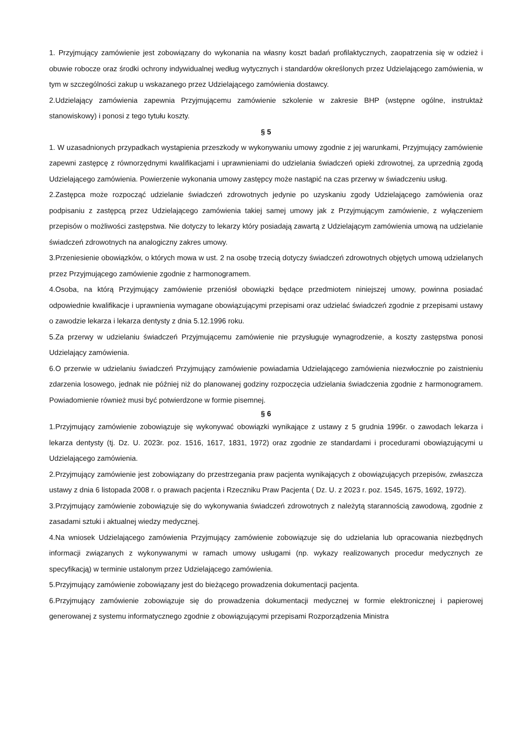1. Przyjmujący zamówienie jest zobowiązany do wykonania na własny koszt badań profilaktycznych, zaopatrzenia się w odzież i obuwie robocze oraz środki ochrony indywidualnej według wytycznych i standardów określonych przez Udzielającego zamówienia, w tym w szczególności zakup u wskazanego przez Udzielającego zamówienia dostawcy.
2.Udzielający zamówienia zapewnia Przyjmującemu zamówienie szkolenie w zakresie BHP (wstępne ogólne, instruktaż stanowiskowy) i ponosi z tego tytułu koszty.
§ 5
1. W uzasadnionych przypadkach wystąpienia przeszkody w wykonywaniu umowy zgodnie z jej warunkami, Przyjmujący zamówienie zapewni zastępcę z równorzędnymi kwalifikacjami i uprawnieniami do udzielania świadczeń opieki zdrowotnej, za uprzednią zgodą Udzielającego zamówienia. Powierzenie wykonania umowy zastępcy może nastąpić na czas przerwy w świadczeniu usług.
2.Zastępca może rozpocząć udzielanie świadczeń zdrowotnych jedynie po uzyskaniu zgody Udzielającego zamówienia oraz podpisaniu z zastępcą przez Udzielającego zamówienia takiej samej umowy jak z Przyjmującym zamówienie, z wyłączeniem przepisów o możliwości zastępstwa. Nie dotyczy to lekarzy który posiadają zawartą z Udzielającym zamówienia umową na udzielanie świadczeń zdrowotnych na analogiczny zakres umowy.
3.Przeniesienie obowiązków, o których mowa w ust. 2 na osobę trzecią dotyczy świadczeń zdrowotnych objętych umową udzielanych przez Przyjmującego zamówienie zgodnie z harmonogramem.
4.Osoba, na którą Przyjmujący zamówienie przeniósł obowiązki będące przedmiotem niniejszej umowy, powinna posiadać odpowiednie kwalifikacje i uprawnienia wymagane obowiązującymi przepisami oraz udzielać świadczeń zgodnie z przepisami ustawy o zawodzie lekarza i lekarza dentysty z dnia 5.12.1996 roku.
5.Za przerwy w udzielaniu świadczeń Przyjmującemu zamówienie nie przysługuje wynagrodzenie, a koszty zastępstwa ponosi Udzielający zamówienia.
6.O przerwie w udzielaniu świadczeń Przyjmujący zamówienie powiadamia Udzielającego zamówienia niezwłocznie po zaistnieniu zdarzenia losowego, jednak nie później niż do planowanej godziny rozpoczęcia udzielania świadczenia zgodnie z harmonogramem. Powiadomienie również musi być potwierdzone w formie pisemnej.
§ 6
1.Przyjmujący zamówienie zobowiązuje się wykonywać obowiązki wynikające z ustawy z 5 grudnia 1996r. o zawodach lekarza i lekarza dentysty (tj. Dz. U. 2023r. poz. 1516, 1617, 1831, 1972) oraz zgodnie ze standardami i procedurami obowiązującymi u Udzielającego zamówienia.
2.Przyjmujący zamówienie jest zobowiązany do przestrzegania praw pacjenta wynikających z obowiązujących przepisów, zwłaszcza ustawy z dnia 6 listopada 2008 r. o prawach pacjenta i Rzeczniku Praw Pacjenta ( Dz. U. z 2023 r. poz. 1545, 1675, 1692, 1972).
3.Przyjmujący zamówienie zobowiązuje się do wykonywania świadczeń zdrowotnych z należytą starannością zawodową, zgodnie z zasadami sztuki i aktualnej wiedzy medycznej.
4.Na wniosek Udzielającego zamówienia Przyjmujący zamówienie zobowiązuje się do udzielania lub opracowania niezbędnych informacji związanych z wykonywanymi w ramach umowy usługami (np. wykazy realizowanych procedur medycznych ze specyfikacją) w terminie ustalonym przez Udzielającego zamówienia.
5.Przyjmujący zamówienie zobowiązany jest do bieżącego prowadzenia dokumentacji pacjenta.
6.Przyjmujący zamówienie zobowiązuje się do prowadzenia dokumentacji medycznej w formie elektronicznej i papierowej generowanej z systemu informatycznego zgodnie z obowiązującymi przepisami Rozporządzenia Ministra